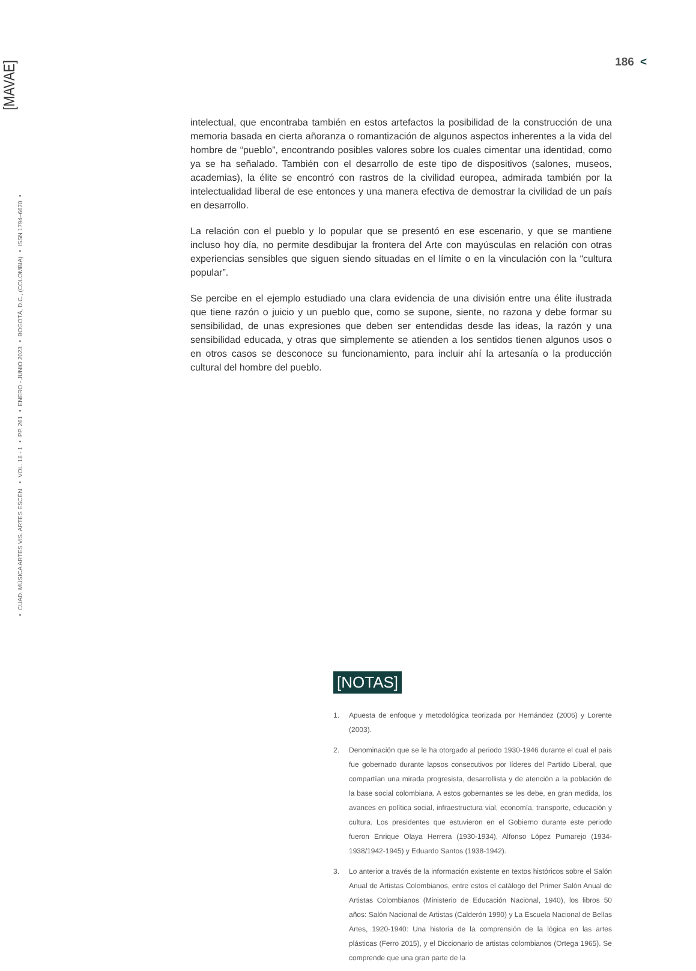[MAVAE]
▪ CUAD. MÚSICA ARTES VIS. ARTES ESCÉN. ▪ VOL. 18 - 1 ▪ PP. 261 ▪ ENERO - JUNIO 2023 ▪ BOGOTÁ, D.C., (COLOMBIA) ▪ ISSN 1794–6670 ▪
186 <
intelectual, que encontraba también en estos artefactos la posibilidad de la construcción de una memoria basada en cierta añoranza o romantización de algunos aspectos inherentes a la vida del hombre de “pueblo”, encontrando posibles valores sobre los cuales cimentar una identidad, como ya se ha señalado. También con el desarrollo de este tipo de dispositivos (salones, museos, academias), la élite se encontró con rastros de la civilidad europea, admirada también por la intelectualidad liberal de ese entonces y una manera efectiva de demostrar la civilidad de un país en desarrollo.
La relación con el pueblo y lo popular que se presentó en ese escenario, y que se mantiene incluso hoy día, no permite desdibujar la frontera del Arte con mayúsculas en relación con otras experiencias sensibles que siguen siendo situadas en el límite o en la vinculación con la “cultura popular”.
Se percibe en el ejemplo estudiado una clara evidencia de una división entre una élite ilustrada que tiene razón o juicio y un pueblo que, como se supone, siente, no razona y debe formar su sensibilidad, de unas expresiones que deben ser entendidas desde las ideas, la razón y una sensibilidad educada, y otras que simplemente se atienden a los sentidos tienen algunos usos o en otros casos se desconoce su funcionamiento, para incluir ahí la artesanía o la producción cultural del hombre del pueblo.
[NOTAS]
1. Apuesta de enfoque y metodológica teorizada por Hernández (2006) y Lorente (2003).
2. Denominación que se le ha otorgado al periodo 1930-1946 durante el cual el país fue gobernado durante lapsos consecutivos por líderes del Partido Liberal, que compartían una mirada progresista, desarrollista y de atención a la población de la base social colombiana. A estos gobernantes se les debe, en gran medida, los avances en política social, infraestructura vial, economía, transporte, educación y cultura. Los presidentes que estuvieron en el Gobierno durante este periodo fueron Enrique Olaya Herrera (1930-1934), Alfonso López Pumarejo (1934-1938/1942-1945) y Eduardo Santos (1938-1942).
3. Lo anterior a través de la información existente en textos históricos sobre el Salón Anual de Artistas Colombianos, entre estos el catálogo del Primer Salón Anual de Artistas Colombianos (Ministerio de Educación Nacional, 1940), los libros 50 años: Salón Nacional de Artistas (Calderón 1990) y La Escuela Nacional de Bellas Artes, 1920-1940: Una historia de la comprensión de la lógica en las artes plásticas (Ferro 2015), y el Diccionario de artistas colombianos (Ortega 1965). Se comprende que una gran parte de la